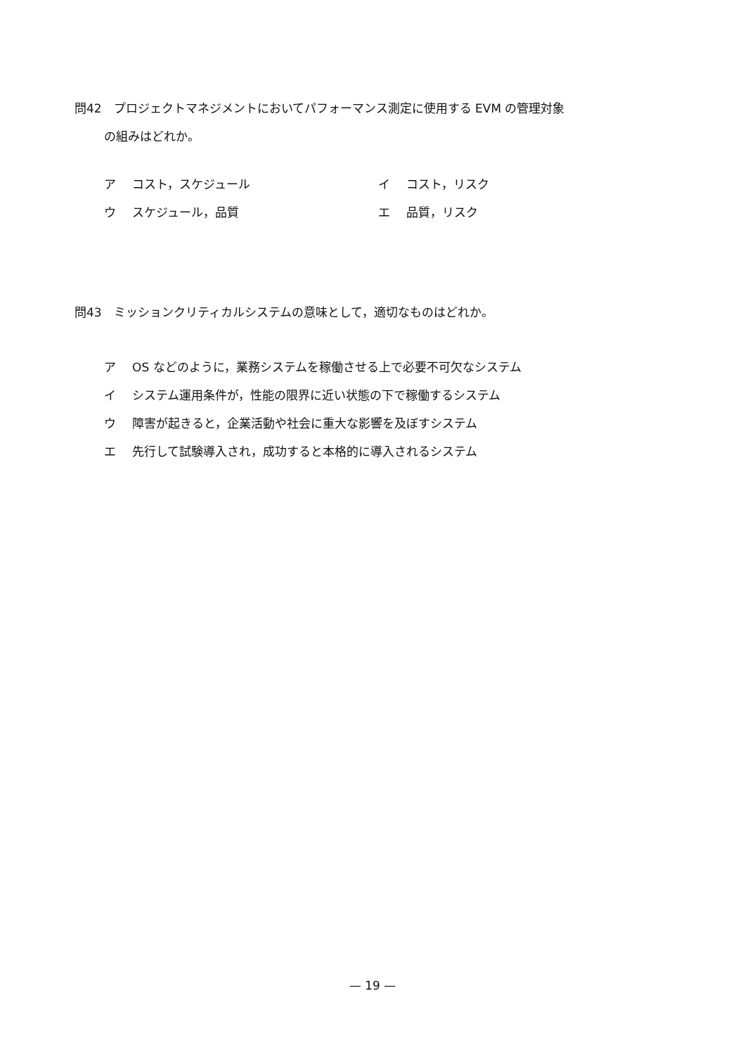問42　プロジェクトマネジメントにおいてパフォーマンス測定に使用する EVM の管理対象
の組みはどれか。
ア コスト，スケジュール イ コスト，リスク
ウ スケジュール，品質 エ 品質，リスク
問43　ミッションクリティカルシステムの意味として，適切なものはどれか。
ア OS などのように，業務システムを稼働させる上で必要不可欠なシステム
イ システム運用条件が，性能の限界に近い状態の下で稼働するシステム
ウ 障害が起きると，企業活動や社会に重大な影響を及ぼすシステム
エ 先行して試験導入され，成功すると本格的に導入されるシステム
— 19 —